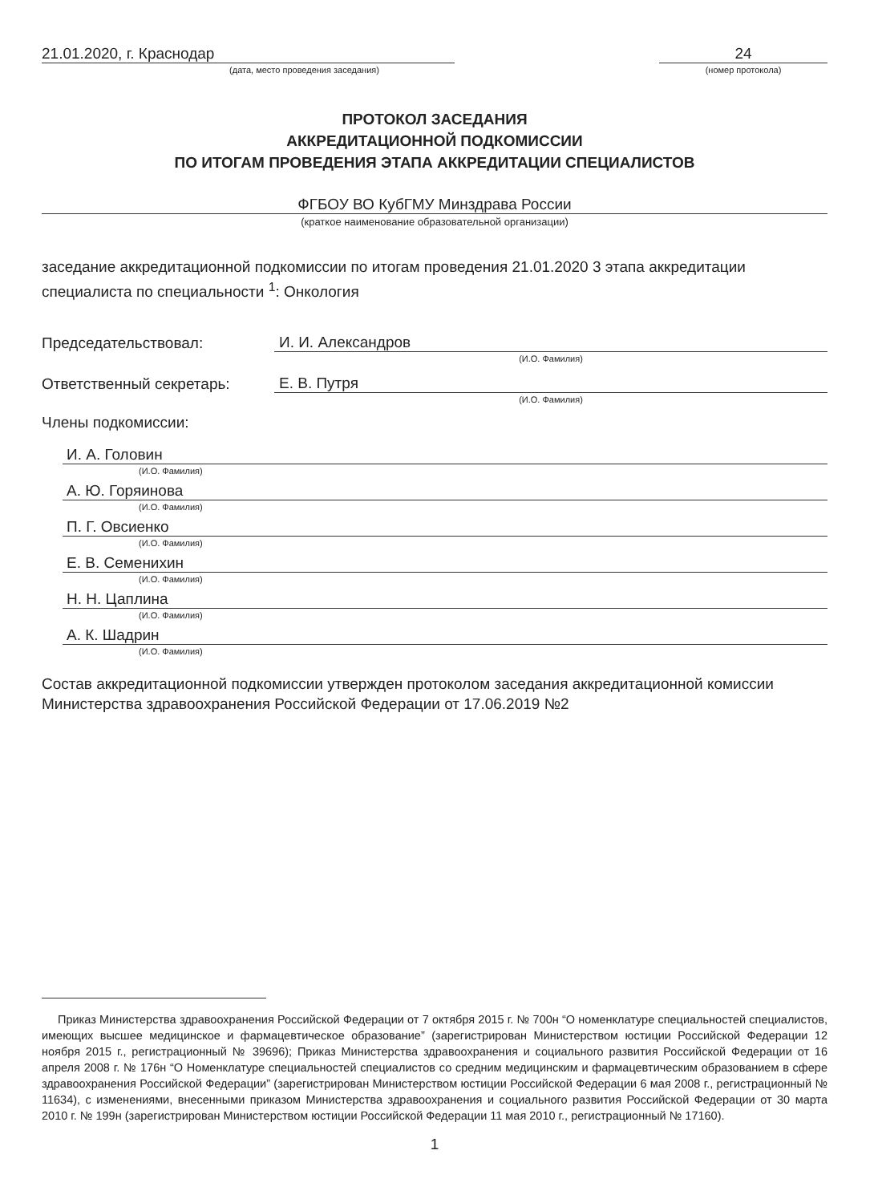21.01.2020, г. Краснодар
(дата, место проведения заседания)
24
(номер протокола)
ПРОТОКОЛ ЗАСЕДАНИЯ
АККРЕДИТАЦИОННОЙ ПОДКОМИССИИ
ПО ИТОГАМ ПРОВЕДЕНИЯ ЭТАПА АККРЕДИТАЦИИ СПЕЦИАЛИСТОВ
ФГБОУ ВО КубГМУ Минздрава России
(краткое наименование образовательной организации)
заседание аккредитационной подкомиссии по итогам проведения 21.01.2020 3 этапа аккредитации специалиста по специальности <sup>1</sup>: Онкология
Председательствовал:
И. И. Александров
(И.О. Фамилия)
Ответственный секретарь:
Е. В. Путря
(И.О. Фамилия)
Члены подкомиссии:
И. А. Головин
(И.О. Фамилия)
А. Ю. Горяинова
(И.О. Фамилия)
П. Г. Овсиенко
(И.О. Фамилия)
Е. В. Семенихин
(И.О. Фамилия)
Н. Н. Цаплина
(И.О. Фамилия)
А. К. Шадрин
(И.О. Фамилия)
Состав аккредитационной подкомиссии утвержден протоколом заседания аккредитационной комиссии Министерства здравоохранения Российской Федерации от 17.06.2019 №2
Приказ Министерства здравоохранения Российской Федерации от 7 октября 2015 г. № 700н “О номенклатуре специальностей специалистов, имеющих высшее медицинское и фармацевтическое образование” (зарегистрирован Министерством юстиции Российской Федерации 12 ноября 2015 г., регистрационный № 39696); Приказ Министерства здравоохранения и социального развития Российской Федерации от 16 апреля 2008 г. № 176н “О Номенклатуре специальностей специалистов со средним медицинским и фармацевтическим образованием в сфере здравоохранения Российской Федерации” (зарегистрирован Министерством юстиции Российской Федерации 6 мая 2008 г., регистрационный № 11634), с изменениями, внесенными приказом Министерства здравоохранения и социального развития Российской Федерации от 30 марта 2010 г. № 199н (зарегистрирован Министерством юстиции Российской Федерации 11 мая 2010 г., регистрационный № 17160).
1